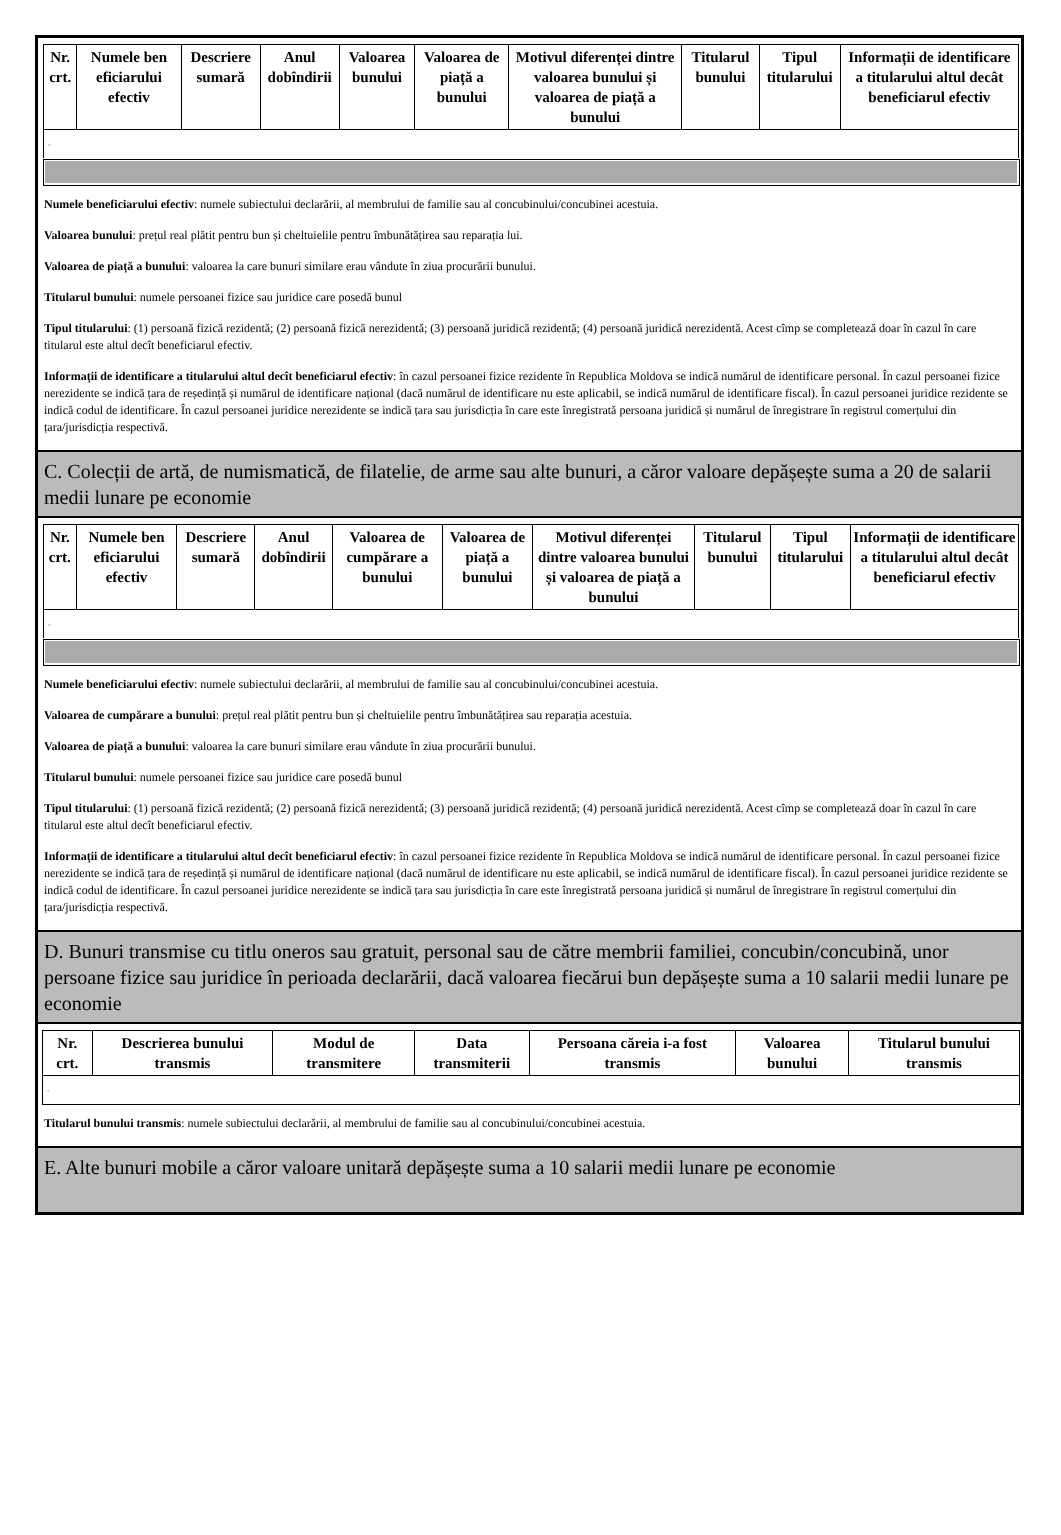| Nr. crt. | Numele ben eficiarului efectiv | Descriere sumară | Anul dobîndirii | Valoarea bunului | Valoarea de piață a bunului | Motivul diferenței dintre valoarea bunului și valoarea de piață a bunului | Titularul bunului | Tipul titularului | Informații de identificare a titularului altul decât beneficiarul efectiv |
| --- | --- | --- | --- | --- | --- | --- | --- | --- | --- |
| - | | | | | | | | | |
Numele beneficiarului efectiv: numele subiectului declarării, al membrului de familie sau al concubinului/concubinei acestuia.
Valoarea bunului: prețul real plătit pentru bun și cheltuielile pentru îmbunătățirea sau reparația lui.
Valoarea de piață a bunului: valoarea la care bunuri similare erau vândute în ziua procurării bunului.
Titularul bunului: numele persoanei fizice sau juridice care posedă bunul
Tipul titularului: (1) persoană fizică rezidentă; (2) persoană fizică nerezidentă; (3) persoană juridică rezidentă; (4) persoană juridică nerezidentă. Acest cîmp se completează doar în cazul în care titularul este altul decît beneficiarul efectiv.
Informații de identificare a titularului altul decît beneficiarul efectiv: în cazul persoanei fizice rezidente în Republica Moldova se indică numărul de identificare personal. În cazul persoanei fizice nerezidente se indică țara de reședință și numărul de identificare național (dacă numărul de identificare nu este aplicabil, se indică numărul de identificare fiscal). În cazul persoanei juridice rezidente se indică codul de identificare. În cazul persoanei juridice nerezidente se indică țara sau jurisdicția în care este înregistrată persoana juridică și numărul de înregistrare în registrul comerțului din țara/jurisdicția respectivă.
C. Colecții de artă, de numismatică, de filatelie, de arme sau alte bunuri, a căror valoare depășește suma a 20 de salarii medii lunare pe economie
| Nr. crt. | Numele ben eficiarului efectiv | Descriere sumară | Anul dobîndirii | Valoarea de cumpărare a bunului | Valoarea de piață a bunului | Motivul diferenței dintre valoarea bunului și valoarea de piață a bunului | Titularul bunului | Tipul titularului | Informații de identificare a titularului altul decât beneficiarul efectiv |
| --- | --- | --- | --- | --- | --- | --- | --- | --- | --- |
| - | | | | | | | | | |
Numele beneficiarului efectiv: numele subiectului declarării, al membrului de familie sau al concubinului/concubinei acestuia.
Valoarea de cumpărare a bunului: prețul real plătit pentru bun și cheltuielile pentru îmbunătățirea sau reparația acestuia.
Valoarea de piață a bunului: valoarea la care bunuri similare erau vândute în ziua procurării bunului.
Titularul bunului: numele persoanei fizice sau juridice care posedă bunul
Tipul titularului: (1) persoană fizică rezidentă; (2) persoană fizică nerezidentă; (3) persoană juridică rezidentă; (4) persoană juridică nerezidentă. Acest cîmp se completează doar în cazul în care titularul este altul decît beneficiarul efectiv.
Informații de identificare a titularului altul decît beneficiarul efectiv: în cazul persoanei fizice rezidente în Republica Moldova se indică numărul de identificare personal. În cazul persoanei fizice nerezidente se indică țara de reședință și numărul de identificare național (dacă numărul de identificare nu este aplicabil, se indică numărul de identificare fiscal). În cazul persoanei juridice rezidente se indică codul de identificare. În cazul persoanei juridice nerezidente se indică țara sau jurisdicția în care este înregistrată persoana juridică și numărul de înregistrare în registrul comerțului din țara/jurisdicția respectivă.
D. Bunuri transmise cu titlu oneros sau gratuit, personal sau de către membrii familiei, concubin/concubină, unor persoane fizice sau juridice în perioada declarării, dacă valoarea fiecărui bun depășește suma a 10 salarii medii lunare pe economie
| Nr. crt. | Descrierea bunului transmis | Modul de transmitere | Data transmiterii | Persoana căreia i-a fost transmis | Valoarea bunului | Titularul bunului transmis |
| --- | --- | --- | --- | --- | --- | --- |
| - | | | | | | |
Titularul bunului transmis: numele subiectului declarării, al membrului de familie sau al concubinului/concubinei acestuia.
E. Alte bunuri mobile a căror valoare unitară depășește suma a 10 salarii medii lunare pe economie